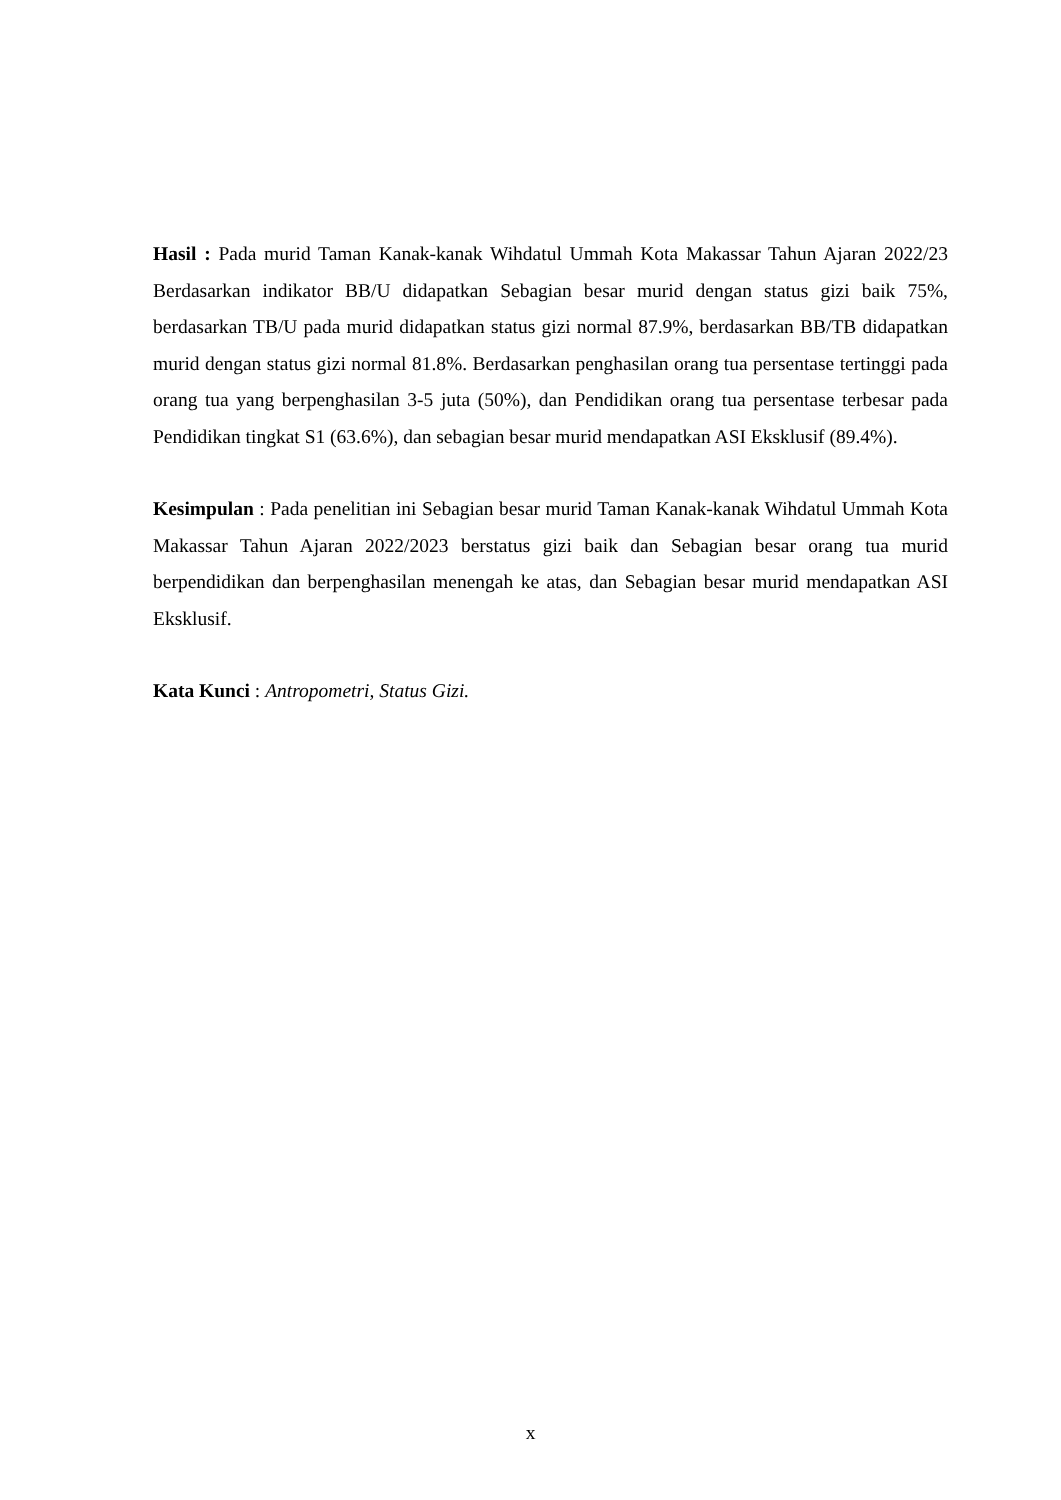Hasil : Pada murid Taman Kanak-kanak Wihdatul Ummah Kota Makassar Tahun Ajaran 2022/23 Berdasarkan indikator BB/U didapatkan Sebagian besar murid dengan status gizi baik 75%, berdasarkan TB/U pada murid didapatkan status gizi normal 87.9%, berdasarkan BB/TB didapatkan murid dengan status gizi normal 81.8%. Berdasarkan penghasilan orang tua persentase tertinggi pada orang tua yang berpenghasilan 3-5 juta (50%), dan Pendidikan orang tua persentase terbesar pada Pendidikan tingkat S1 (63.6%), dan sebagian besar murid mendapatkan ASI Eksklusif (89.4%).
Kesimpulan : Pada penelitian ini Sebagian besar murid Taman Kanak-kanak Wihdatul Ummah Kota Makassar Tahun Ajaran 2022/2023 berstatus gizi baik dan Sebagian besar orang tua murid berpendidikan dan berpenghasilan menengah ke atas, dan Sebagian besar murid mendapatkan ASI Eksklusif.
Kata Kunci : Antropometri, Status Gizi.
x